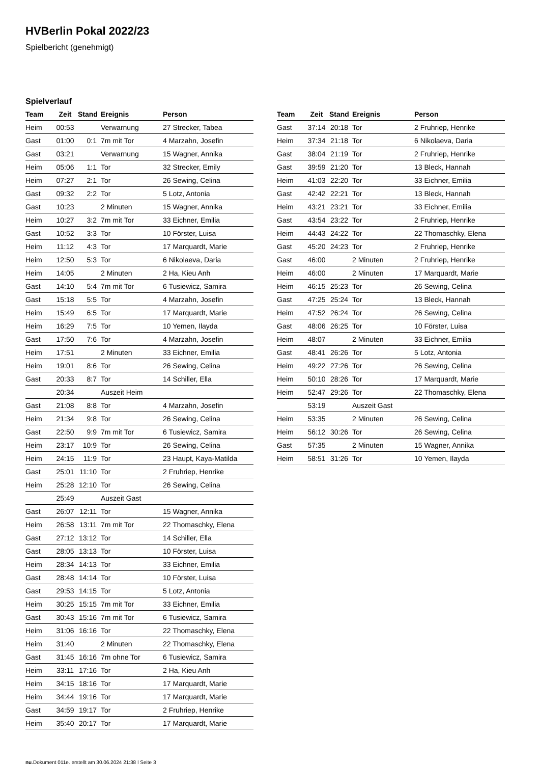HVBerlin Pokal 2022/23
Spielbericht (genehmigt)
Spielverlauf
| Team | Zeit | Stand | Ereignis | Person |
| --- | --- | --- | --- | --- |
| Heim | 00:53 | | Verwarnung | 27 Strecker, Tabea |
| Gast | 01:00 | 0:1 | 7m mit Tor | 4 Marzahn, Josefin |
| Gast | 03:21 | | Verwarnung | 15 Wagner, Annika |
| Heim | 05:06 | 1:1 | Tor | 32 Strecker, Emily |
| Heim | 07:27 | 2:1 | Tor | 26 Sewing, Celina |
| Gast | 09:32 | 2:2 | Tor | 5 Lotz, Antonia |
| Gast | 10:23 | | 2 Minuten | 15 Wagner, Annika |
| Heim | 10:27 | 3:2 | 7m mit Tor | 33 Eichner, Emilia |
| Gast | 10:52 | 3:3 | Tor | 10 Förster, Luisa |
| Heim | 11:12 | 4:3 | Tor | 17 Marquardt, Marie |
| Heim | 12:50 | 5:3 | Tor | 6 Nikolaeva, Daria |
| Heim | 14:05 | | 2 Minuten | 2 Ha, Kieu Anh |
| Gast | 14:10 | 5:4 | 7m mit Tor | 6 Tusiewicz, Samira |
| Gast | 15:18 | 5:5 | Tor | 4 Marzahn, Josefin |
| Heim | 15:49 | 6:5 | Tor | 17 Marquardt, Marie |
| Heim | 16:29 | 7:5 | Tor | 10 Yemen, Ilayda |
| Gast | 17:50 | 7:6 | Tor | 4 Marzahn, Josefin |
| Heim | 17:51 | | 2 Minuten | 33 Eichner, Emilia |
| Heim | 19:01 | 8:6 | Tor | 26 Sewing, Celina |
| Gast | 20:33 | 8:7 | Tor | 14 Schiller, Ella |
| | 20:34 | | Auszeit Heim | |
| Gast | 21:08 | 8:8 | Tor | 4 Marzahn, Josefin |
| Heim | 21:34 | 9:8 | Tor | 26 Sewing, Celina |
| Gast | 22:50 | 9:9 | 7m mit Tor | 6 Tusiewicz, Samira |
| Heim | 23:17 | 10:9 | Tor | 26 Sewing, Celina |
| Heim | 24:15 | 11:9 | Tor | 23 Haupt, Kaya-Matilda |
| Gast | 25:01 | 11:10 | Tor | 2 Fruhriep, Henrike |
| Heim | 25:28 | 12:10 | Tor | 26 Sewing, Celina |
| | 25:49 | | Auszeit Gast | |
| Gast | 26:07 | 12:11 | Tor | 15 Wagner, Annika |
| Heim | 26:58 | 13:11 | 7m mit Tor | 22 Thomaschky, Elena |
| Gast | 27:12 | 13:12 | Tor | 14 Schiller, Ella |
| Gast | 28:05 | 13:13 | Tor | 10 Förster, Luisa |
| Heim | 28:34 | 14:13 | Tor | 33 Eichner, Emilia |
| Gast | 28:48 | 14:14 | Tor | 10 Förster, Luisa |
| Gast | 29:53 | 14:15 | Tor | 5 Lotz, Antonia |
| Heim | 30:25 | 15:15 | 7m mit Tor | 33 Eichner, Emilia |
| Gast | 30:43 | 15:16 | 7m mit Tor | 6 Tusiewicz, Samira |
| Heim | 31:06 | 16:16 | Tor | 22 Thomaschky, Elena |
| Heim | 31:40 | | 2 Minuten | 22 Thomaschky, Elena |
| Gast | 31:45 | 16:16 | 7m ohne Tor | 6 Tusiewicz, Samira |
| Heim | 33:11 | 17:16 | Tor | 2 Ha, Kieu Anh |
| Heim | 34:15 | 18:16 | Tor | 17 Marquardt, Marie |
| Heim | 34:44 | 19:16 | Tor | 17 Marquardt, Marie |
| Gast | 34:59 | 19:17 | Tor | 2 Fruhriep, Henrike |
| Heim | 35:40 | 20:17 | Tor | 17 Marquardt, Marie |
| Team | Zeit | Stand | Ereignis | Person |
| --- | --- | --- | --- | --- |
| Gast | 37:14 | 20:18 | Tor | 2 Fruhriep, Henrike |
| Heim | 37:34 | 21:18 | Tor | 6 Nikolaeva, Daria |
| Gast | 38:04 | 21:19 | Tor | 2 Fruhriep, Henrike |
| Gast | 39:59 | 21:20 | Tor | 13 Bleck, Hannah |
| Heim | 41:03 | 22:20 | Tor | 33 Eichner, Emilia |
| Gast | 42:42 | 22:21 | Tor | 13 Bleck, Hannah |
| Heim | 43:21 | 23:21 | Tor | 33 Eichner, Emilia |
| Gast | 43:54 | 23:22 | Tor | 2 Fruhriep, Henrike |
| Heim | 44:43 | 24:22 | Tor | 22 Thomaschky, Elena |
| Gast | 45:20 | 24:23 | Tor | 2 Fruhriep, Henrike |
| Gast | 46:00 | | 2 Minuten | 2 Fruhriep, Henrike |
| Heim | 46:00 | | 2 Minuten | 17 Marquardt, Marie |
| Heim | 46:15 | 25:23 | Tor | 26 Sewing, Celina |
| Gast | 47:25 | 25:24 | Tor | 13 Bleck, Hannah |
| Heim | 47:52 | 26:24 | Tor | 26 Sewing, Celina |
| Gast | 48:06 | 26:25 | Tor | 10 Förster, Luisa |
| Heim | 48:07 | | 2 Minuten | 33 Eichner, Emilia |
| Gast | 48:41 | 26:26 | Tor | 5 Lotz, Antonia |
| Heim | 49:22 | 27:26 | Tor | 26 Sewing, Celina |
| Heim | 50:10 | 28:26 | Tor | 17 Marquardt, Marie |
| Heim | 52:47 | 29:26 | Tor | 22 Thomaschky, Elena |
| | 53:19 | | Auszeit Gast | |
| Heim | 53:35 | | 2 Minuten | 26 Sewing, Celina |
| Heim | 56:12 | 30:26 | Tor | 26 Sewing, Celina |
| Gast | 57:35 | | 2 Minuten | 15 Wagner, Annika |
| Heim | 58:51 | 31:26 | Tor | 10 Yemen, Ilayda |
nu.Dokument 011e, erstellt am 30.06.2024 21:38 | Seite 3